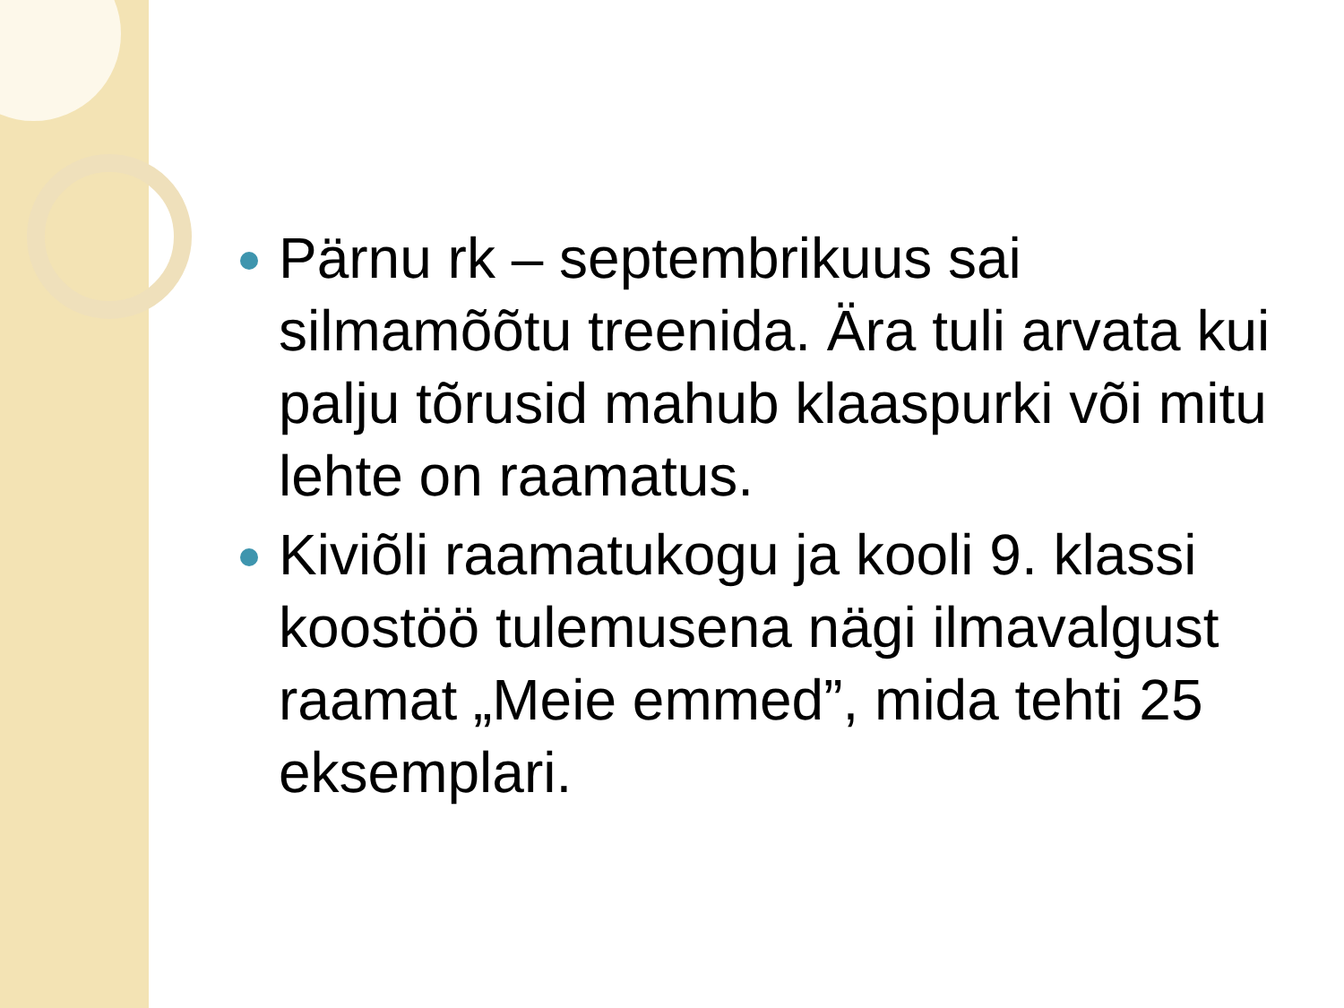Pärnu rk – septembrikuus sai silmamõõtu treenida. Ära tuli arvata kui palju tõrusid mahub klaaspurki või mitu lehte on raamatus.
Kiviõli raamatukogu ja kooli 9. klassi koostöö tulemusena nägi ilmavalgust raamat „Meie emmed”, mida tehti 25 eksemplari.